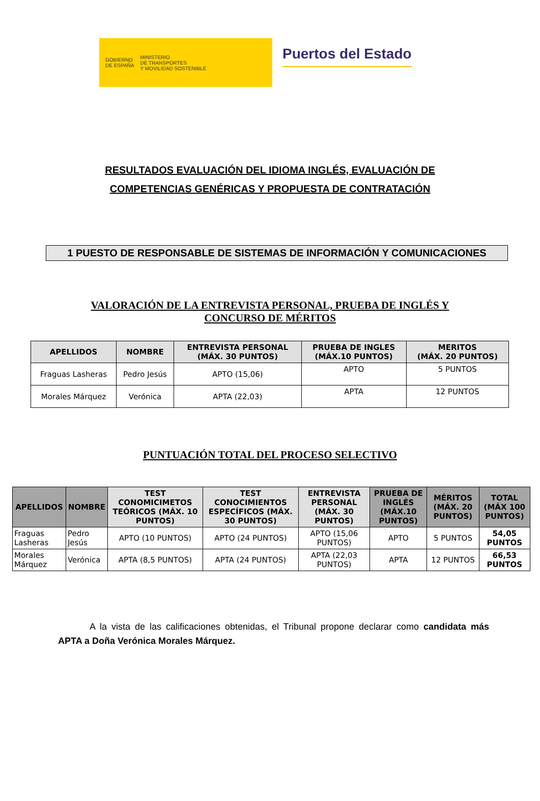GOBIERNO
DE ESPAÑA
MINISTERIO
DE TRANSPORTES
Y MOVILIDAD SOSTENIBLE
Puertos del Estado
RESULTADOS EVALUACIÓN DEL IDIOMA INGLÉS, EVALUACIÓN DE
COMPETENCIAS GENÉRICAS Y PROPUESTA DE CONTRATACIÓN
1 PUESTO DE RESPONSABLE DE SISTEMAS DE INFORMACIÓN Y COMUNICACIONES
VALORACIÓN DE LA ENTREVISTA PERSONAL, PRUEBA DE INGLÉS Y
CONCURSO DE MÉRITOS
| APELLIDOS | NOMBRE | ENTREVISTA PERSONAL (MÁX. 30 PUNTOS) | PRUEBA DE INGLES (MÁX.10 PUNTOS) | MERITOS (MÁX. 20 PUNTOS) |
| --- | --- | --- | --- | --- |
| Fraguas Lasheras | Pedro Jesús | APTO (15,06) | APTO | 5 PUNTOS |
| Morales Márquez | Verónica | APTA (22,03) | APTA | 12 PUNTOS |
PUNTUACIÓN TOTAL DEL PROCESO SELECTIVO
| APELLIDOS | NOMBRE | TEST CONOMICIMETOS TEÓRICOS (MÁX. 10 PUNTOS) | TEST CONOCIMIENTOS ESPECÍFICOS (MÁX. 30 PUNTOS) | ENTREVISTA PERSONAL (MÁX. 30 PUNTOS) | PRUEBA DE INGLÉS (MÁX.10 PUNTOS) | MÉRITOS (MÁX. 20 PUNTOS) | TOTAL (MÁX 100 PUNTOS) |
| --- | --- | --- | --- | --- | --- | --- | --- |
| Fraguas Lasheras | Pedro Jesús | APTO (10 PUNTOS) | APTO (24 PUNTOS) | APTO (15,06 PUNTOS) | APTO | 5 PUNTOS | 54,05 PUNTOS |
| Morales Márquez | Verónica | APTA (8,5 PUNTOS) | APTA (24 PUNTOS) | APTA (22,03 PUNTOS) | APTA | 12 PUNTOS | 66,53 PUNTOS |
A la vista de las calificaciones obtenidas, el Tribunal propone declarar como candidata más APTA a Doña Verónica Morales Márquez.